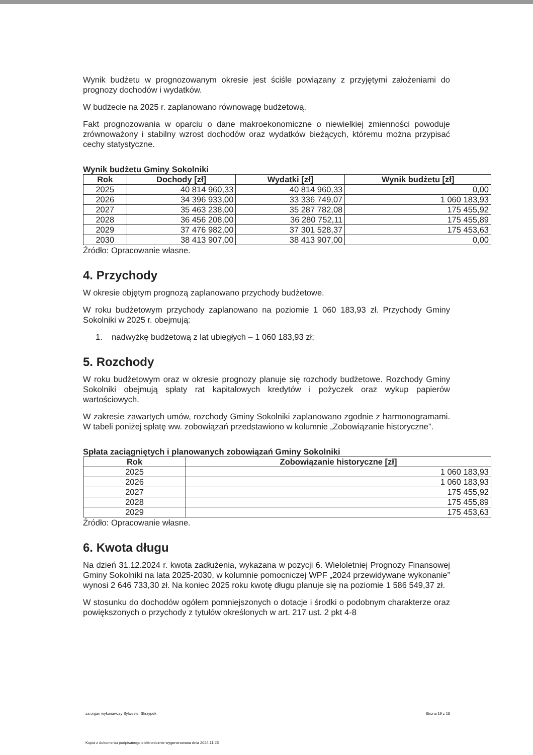Wynik budżetu w prognozowanym okresie jest ściśle powiązany z przyjętymi założeniami do prognozy dochodów i wydatków.
W budżecie na 2025 r. zaplanowano równowagę budżetową.
Fakt prognozowania w oparciu o dane makroekonomiczne o niewielkiej zmienności powoduje zrównoważony i stabilny wzrost dochodów oraz wydatków bieżących, któremu można przypisać cechy statystyczne.
Wynik budżetu Gminy Sokolniki
| Rok | Dochody [zł] | Wydatki [zł] | Wynik budżetu [zł] |
| --- | --- | --- | --- |
| 2025 | 40 814 960,33 | 40 814 960,33 | 0,00 |
| 2026 | 34 396 933,00 | 33 336 749,07 | 1 060 183,93 |
| 2027 | 35 463 238,00 | 35 287 782,08 | 175 455,92 |
| 2028 | 36 456 208,00 | 36 280 752,11 | 175 455,89 |
| 2029 | 37 476 982,00 | 37 301 528,37 | 175 453,63 |
| 2030 | 38 413 907,00 | 38 413 907,00 | 0,00 |
Źródło: Opracowanie własne.
4. Przychody
W okresie objętym prognozą zaplanowano przychody budżetowe.
W roku budżetowym przychody zaplanowano na poziomie 1 060 183,93 zł. Przychody Gminy Sokolniki w 2025 r. obejmują:
1. nadwyżkę budżetową z lat ubiegłych – 1 060 183,93 zł;
5. Rozchody
W roku budżetowym oraz w okresie prognozy planuje się rozchody budżetowe. Rozchody Gminy Sokolniki obejmują spłaty rat kapitałowych kredytów i pożyczek oraz wykup papierów wartościowych.
W zakresie zawartych umów, rozchody Gminy Sokolniki zaplanowano zgodnie z harmonogramami. W tabeli poniżej spłatę ww. zobowiązań przedstawiono w kolumnie „Zobowiązanie historyczne”.
Spłata zaciągniętych i planowanych zobowiązań Gminy Sokolniki
| Rok | Zobowiązanie historyczne [zł] |
| --- | --- |
| 2025 | 1 060 183,93 |
| 2026 | 1 060 183,93 |
| 2027 | 175 455,92 |
| 2028 | 175 455,89 |
| 2029 | 175 453,63 |
Źródło: Opracowanie własne.
6. Kwota długu
Na dzień 31.12.2024 r. kwota zadłużenia, wykazana w pozycji 6. Wieloletniej Prognozy Finansowej Gminy Sokolniki na lata 2025-2030, w kolumnie pomocniczej WPF „2024 przewidywane wykonanie” wynosi 2 646 733,30 zł. Na koniec 2025 roku kwotę długu planuje się na poziomie 1 586 549,37 zł.
W stosunku do dochodów ogółem pomniejszonych o dotacje i środki o podobnym charakterze oraz powiększonych o przychody z tytułów określonych w art. 217 ust. 2 pkt 4-8
za organ wykonawczy Sylwester Skrzypek Strona 16 z 18
Kopia z dokumentu podpisanego elektronicznie wygenerowana dnia 2024.11.25